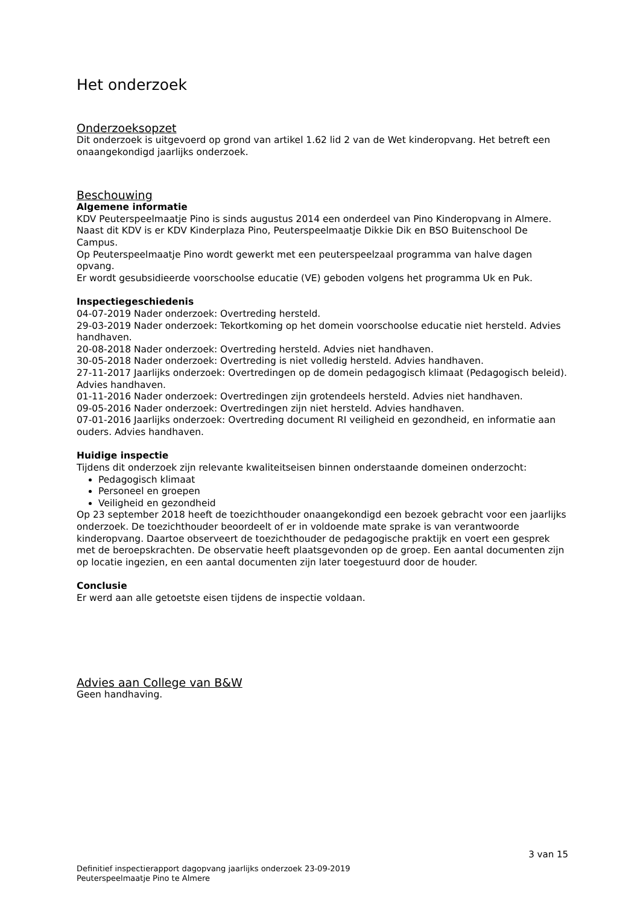Het onderzoek
Onderzoeksopzet
Dit onderzoek is uitgevoerd op grond van artikel 1.62 lid 2 van de Wet kinderopvang. Het betreft een onaangekondigd jaarlijks onderzoek.
Beschouwing
Algemene informatie
KDV Peuterspeelmaatje Pino is sinds augustus 2014 een onderdeel van Pino Kinderopvang in Almere. Naast dit KDV is er KDV Kinderplaza Pino, Peuterspeelmaatje Dikkie Dik en BSO Buitenschool De Campus.
Op Peuterspeelmaatje Pino wordt gewerkt met een peuterspeelzaal programma van halve dagen opvang.
Er wordt gesubsidieerde voorschoolse educatie (VE) geboden volgens het programma Uk en Puk.
Inspectiegeschiedenis
04-07-2019 Nader onderzoek: Overtreding hersteld.
29-03-2019 Nader onderzoek: Tekortkoming op het domein voorschoolse educatie niet hersteld. Advies handhaven.
20-08-2018 Nader onderzoek: Overtreding hersteld. Advies niet handhaven.
30-05-2018 Nader onderzoek: Overtreding is niet volledig hersteld. Advies handhaven.
27-11-2017 Jaarlijks onderzoek: Overtredingen op de domein pedagogisch klimaat (Pedagogisch beleid). Advies handhaven.
01-11-2016 Nader onderzoek: Overtredingen zijn grotendeels hersteld. Advies niet handhaven.
09-05-2016 Nader onderzoek: Overtredingen zijn niet hersteld. Advies handhaven.
07-01-2016 Jaarlijks onderzoek: Overtreding document RI veiligheid en gezondheid, en informatie aan ouders. Advies handhaven.
Huidige inspectie
Tijdens dit onderzoek zijn relevante kwaliteitseisen binnen onderstaande domeinen onderzocht:
Pedagogisch klimaat
Personeel en groepen
Veiligheid en gezondheid
Op 23 september 2018 heeft de toezichthouder onaangekondigd een bezoek gebracht voor een jaarlijks onderzoek. De toezichthouder beoordeelt of er in voldoende mate sprake is van verantwoorde kinderopvang. Daartoe observeert de toezichthouder de pedagogische praktijk en voert een gesprek met de beroepskrachten. De observatie heeft plaatsgevonden op de groep. Een aantal documenten zijn op locatie ingezien, en een aantal documenten zijn later toegestuurd door de houder.
Conclusie
Er werd aan alle getoetste eisen tijdens de inspectie voldaan.
Advies aan College van B&W
Geen handhaving.
3 van 15
Definitief inspectierapport dagopvang jaarlijks onderzoek 23-09-2019
Peuterspeelmaatje Pino te Almere